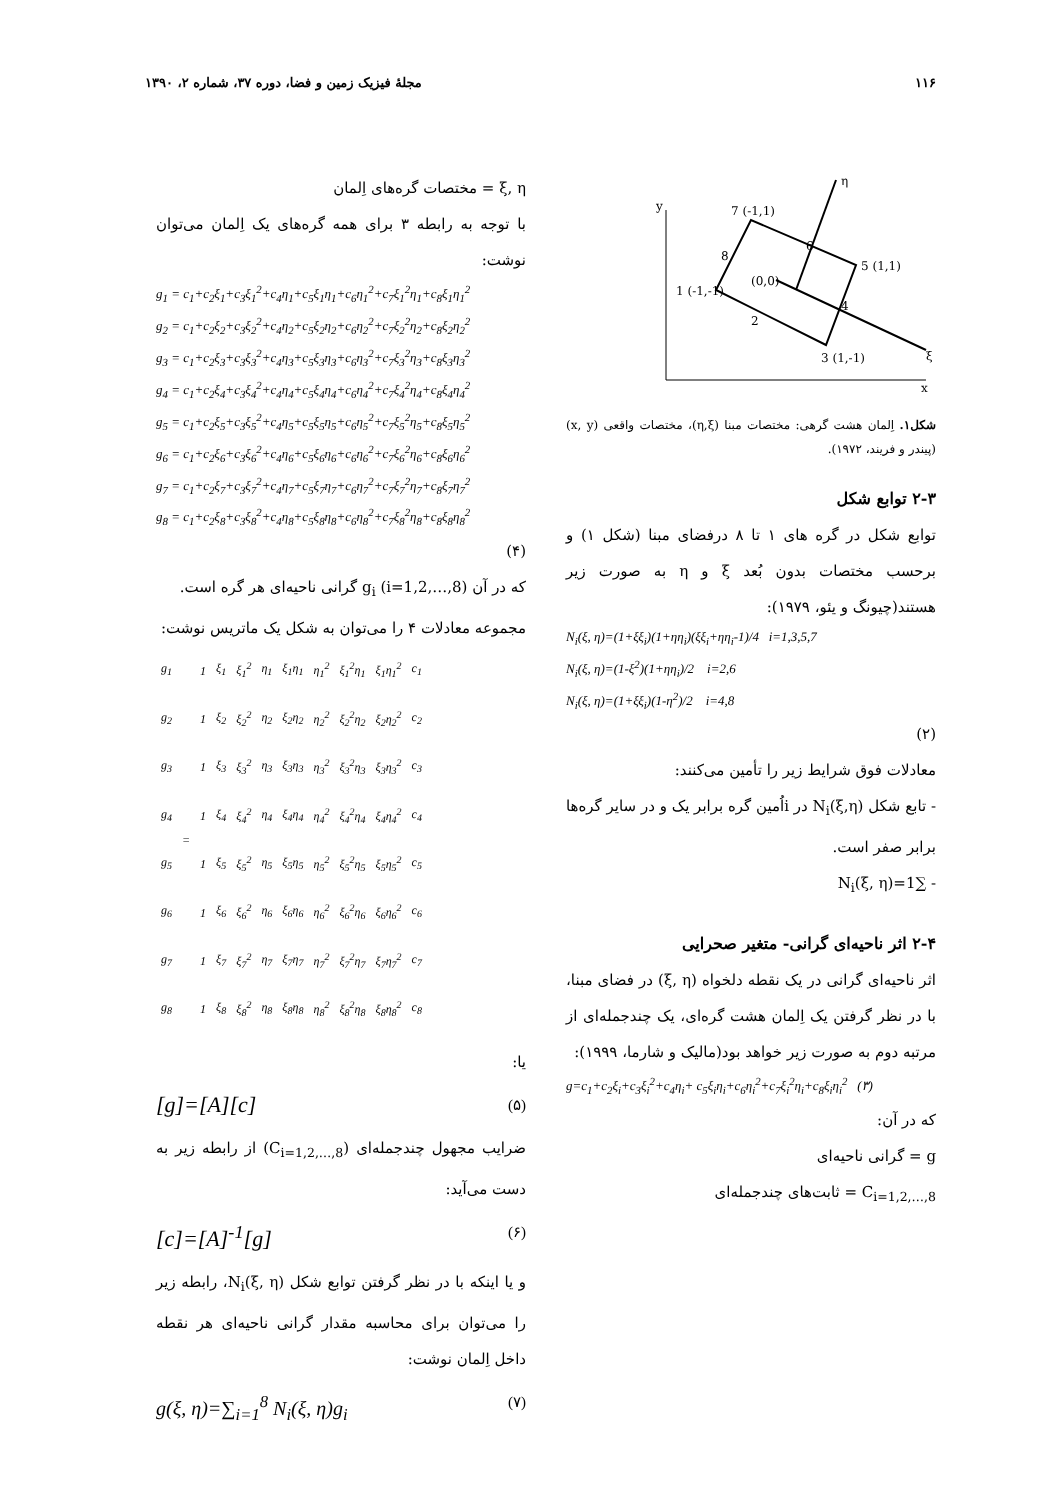۱۱۶ مجلهٔ فیزیک زمین و فضا، دوره ۳۷، شماره ۲، ۱۳۹۰
y
x
η
ξ
7 (-1,1)
5 (1,1)
1 (-1,-1)
3 (1,-1)
(0,0)
8
6
4
2
شکل۱. اِلمان هشت گرهی: مختصات مبنا (η,ξ)، مختصات واقعی (x, y) (پیندر و فریند، ۱۹۷۲).
۲-۳ توابع شکل
توابع شکل در گره های ۱ تا ۸ درفضای مبنا (شکل ۱) و برحسب مختصات بدون بُعد ξ و η به صورت زیر هستند(چیونگ و یئو، ۱۹۷۹):
N<sub>i</sub>(ξ, η)=(1+ξξ<sub>i</sub>)(1+ηη<sub>i</sub>)(ξξ<sub>i</sub>+ηη<sub>i</sub>-1)/4 i=1,3,5,7
N<sub>i</sub>(ξ, η)=(1-ξ<sup>2</sup>)(1+ηη<sub>i</sub>)/2 i=2,6
N<sub>i</sub>(ξ, η)=(1+ξξ<sub>i</sub>)(1-η<sup>2</sup>)/2 i=4,8
(۲)
معادلات فوق شرایط زیر را تأمین می‌کنند:
- تابع شکل N<sub>i</sub>(ξ,η) در iاُمین گره برابر یک و در سایر گره‌ها برابر صفر است.
- ∑N<sub>i</sub>(ξ, η)=1
۲-۴ اثر ناحیه‌ای گرانی- متغیر صحرایی
اثر ناحیه‌ای گرانی در یک نقطه دلخواه (ξ, η) در فضای مبنا، با در نظر گرفتن یک اِلمان هشت گره‌ای، یک چندجمله‌ای از مرتبه دوم به صورت زیر خواهد بود(مالیک و شارما، ۱۹۹۹):
g=c<sub>1</sub>+c<sub>2</sub>ξ<sub>i</sub>+c<sub>3</sub>ξ<sub>i</sub><sup>2</sup>+c<sub>4</sub>η<sub>i</sub>+ c<sub>5</sub>ξ<sub>i</sub>η<sub>i</sub>+c<sub>6</sub>η<sub>i</sub><sup>2</sup>+c<sub>7</sub>ξ<sub>i</sub><sup>2</sup>η<sub>i</sub>+c<sub>8</sub>ξ<sub>i</sub>η<sub>i</sub><sup>2</sup> (۳)
که در آن:
g = گرانی ناحیه‌ای
C<sub>i=1,2,…,8</sub> = ثابت‌های چندجمله‌ای
ξ, η = مختصات گره‌های اِلمان
با توجه به رابطه ۳ برای همه گره‌های یک اِلمان می‌توان نوشت:
g<sub>1</sub> = c<sub>1</sub>+c<sub>2</sub>ξ<sub>1</sub>+c<sub>3</sub>ξ<sub>1</sub><sup>2</sup>+c<sub>4</sub>η<sub>1</sub>+c<sub>5</sub>ξ<sub>1</sub>η<sub>1</sub>+c<sub>6</sub>η<sub>1</sub><sup>2</sup>+c<sub>7</sub>ξ<sub>1</sub><sup>2</sup>η<sub>1</sub>+c<sub>8</sub>ξ<sub>1</sub>η<sub>1</sub><sup>2</sup>
g<sub>2</sub> = c<sub>1</sub>+c<sub>2</sub>ξ<sub>2</sub>+c<sub>3</sub>ξ<sub>2</sub><sup>2</sup>+c<sub>4</sub>η<sub>2</sub>+c<sub>5</sub>ξ<sub>2</sub>η<sub>2</sub>+c<sub>6</sub>η<sub>2</sub><sup>2</sup>+c<sub>7</sub>ξ<sub>2</sub><sup>2</sup>η<sub>2</sub>+c<sub>8</sub>ξ<sub>2</sub>η<sub>2</sub><sup>2</sup>
g<sub>3</sub> = c<sub>1</sub>+c<sub>2</sub>ξ<sub>3</sub>+c<sub>3</sub>ξ<sub>3</sub><sup>2</sup>+c<sub>4</sub>η<sub>3</sub>+c<sub>5</sub>ξ<sub>3</sub>η<sub>3</sub>+c<sub>6</sub>η<sub>3</sub><sup>2</sup>+c<sub>7</sub>ξ<sub>3</sub><sup>2</sup>η<sub>3</sub>+c<sub>8</sub>ξ<sub>3</sub>η<sub>3</sub><sup>2</sup>
g<sub>4</sub> = c<sub>1</sub>+c<sub>2</sub>ξ<sub>4</sub>+c<sub>3</sub>ξ<sub>4</sub><sup>2</sup>+c<sub>4</sub>η<sub>4</sub>+c<sub>5</sub>ξ<sub>4</sub>η<sub>4</sub>+c<sub>6</sub>η<sub>4</sub><sup>2</sup>+c<sub>7</sub>ξ<sub>4</sub><sup>2</sup>η<sub>4</sub>+c<sub>8</sub>ξ<sub>4</sub>η<sub>4</sub><sup>2</sup>
g<sub>5</sub> = c<sub>1</sub>+c<sub>2</sub>ξ<sub>5</sub>+c<sub>3</sub>ξ<sub>5</sub><sup>2</sup>+c<sub>4</sub>η<sub>5</sub>+c<sub>5</sub>ξ<sub>5</sub>η<sub>5</sub>+c<sub>6</sub>η<sub>5</sub><sup>2</sup>+c<sub>7</sub>ξ<sub>5</sub><sup>2</sup>η<sub>5</sub>+c<sub>8</sub>ξ<sub>5</sub>η<sub>5</sub><sup>2</sup>
g<sub>6</sub> = c<sub>1</sub>+c<sub>2</sub>ξ<sub>6</sub>+c<sub>3</sub>ξ<sub>6</sub><sup>2</sup>+c<sub>4</sub>η<sub>6</sub>+c<sub>5</sub>ξ<sub>6</sub>η<sub>6</sub>+c<sub>6</sub>η<sub>6</sub><sup>2</sup>+c<sub>7</sub>ξ<sub>6</sub><sup>2</sup>η<sub>6</sub>+c<sub>8</sub>ξ<sub>6</sub>η<sub>6</sub><sup>2</sup>
g<sub>7</sub> = c<sub>1</sub>+c<sub>2</sub>ξ<sub>7</sub>+c<sub>3</sub>ξ<sub>7</sub><sup>2</sup>+c<sub>4</sub>η<sub>7</sub>+c<sub>5</sub>ξ<sub>7</sub>η<sub>7</sub>+c<sub>6</sub>η<sub>7</sub><sup>2</sup>+c<sub>7</sub>ξ<sub>7</sub><sup>2</sup>η<sub>7</sub>+c<sub>8</sub>ξ<sub>7</sub>η<sub>7</sub><sup>2</sup>
g<sub>8</sub> = c<sub>1</sub>+c<sub>2</sub>ξ<sub>8</sub>+c<sub>3</sub>ξ<sub>8</sub><sup>2</sup>+c<sub>4</sub>η<sub>8</sub>+c<sub>5</sub>ξ<sub>8</sub>η<sub>8</sub>+c<sub>6</sub>η<sub>8</sub><sup>2</sup>+c<sub>7</sub>ξ<sub>8</sub><sup>2</sup>η<sub>8</sub>+c<sub>8</sub>ξ<sub>8</sub>η<sub>8</sub><sup>2</sup>
(۴)
که در آن g<sub>i</sub> (i=1,2,…,8) گرانی ناحیه‌ای هر گره است.
مجموعه معادلات ۴ را می‌توان به شکل یک ماتریس نوشت:
| g<sub>1</sub> | = | 1 | ξ<sub>1</sub> | ξ<sub>1</sub><sup>2</sup> | η<sub>1</sub> | ξ<sub>1</sub>η<sub>1</sub> | η<sub>1</sub><sup>2</sup> | ξ<sub>1</sub><sup>2</sup>η<sub>1</sub> | ξ<sub>1</sub>η<sub>1</sub><sup>2</sup> | c<sub>1</sub> |
| g<sub>2</sub> | | 1 | ξ<sub>2</sub> | ξ<sub>2</sub><sup>2</sup> | η<sub>2</sub> | ξ<sub>2</sub>η<sub>2</sub> | η<sub>2</sub><sup>2</sup> | ξ<sub>2</sub><sup>2</sup>η<sub>2</sub> | ξ<sub>2</sub>η<sub>2</sub><sup>2</sup> | c<sub>2</sub> |
| g<sub>3</sub> | | 1 | ξ<sub>3</sub> | ξ<sub>3</sub><sup>2</sup> | η<sub>3</sub> | ξ<sub>3</sub>η<sub>3</sub> | η<sub>3</sub><sup>2</sup> | ξ<sub>3</sub><sup>2</sup>η<sub>3</sub> | ξ<sub>3</sub>η<sub>3</sub><sup>2</sup> | c<sub>3</sub> |
| g<sub>4</sub> | | 1 | ξ<sub>4</sub> | ξ<sub>4</sub><sup>2</sup> | η<sub>4</sub> | ξ<sub>4</sub>η<sub>4</sub> | η<sub>4</sub><sup>2</sup> | ξ<sub>4</sub><sup>2</sup>η<sub>4</sub> | ξ<sub>4</sub>η<sub>4</sub><sup>2</sup> | c<sub>4</sub> |
| g<sub>5</sub> | | 1 | ξ<sub>5</sub> | ξ<sub>5</sub><sup>2</sup> | η<sub>5</sub> | ξ<sub>5</sub>η<sub>5</sub> | η<sub>5</sub><sup>2</sup> | ξ<sub>5</sub><sup>2</sup>η<sub>5</sub> | ξ<sub>5</sub>η<sub>5</sub><sup>2</sup> | c<sub>5</sub> |
| g<sub>6</sub> | | 1 | ξ<sub>6</sub> | ξ<sub>6</sub><sup>2</sup> | η<sub>6</sub> | ξ<sub>6</sub>η<sub>6</sub> | η<sub>6</sub><sup>2</sup> | ξ<sub>6</sub><sup>2</sup>η<sub>6</sub> | ξ<sub>6</sub>η<sub>6</sub><sup>2</sup> | c<sub>6</sub> |
| g<sub>7</sub> | | 1 | ξ<sub>7</sub> | ξ<sub>7</sub><sup>2</sup> | η<sub>7</sub> | ξ<sub>7</sub>η<sub>7</sub> | η<sub>7</sub><sup>2</sup> | ξ<sub>7</sub><sup>2</sup>η<sub>7</sub> | ξ<sub>7</sub>η<sub>7</sub><sup>2</sup> | c<sub>7</sub> |
| g<sub>8</sub> | | 1 | ξ<sub>8</sub> | ξ<sub>8</sub><sup>2</sup> | η<sub>8</sub> | ξ<sub>8</sub>η<sub>8</sub> | η<sub>8</sub><sup>2</sup> | ξ<sub>8</sub><sup>2</sup>η<sub>8</sub> | ξ<sub>8</sub>η<sub>8</sub><sup>2</sup> | c<sub>8</sub> |
یا:
[g]=[A][c] (۵)
ضرایب مجهول چندجمله‌ای (C<sub>i=1,2,…,8</sub>) از رابطه زیر به دست می‌آید:
[c]=[A]<sup>-1</sup>[g] (۶)
و یا اینکه با در نظر گرفتن توابع شکل N<sub>i</sub>(ξ, η)، رابطه زیر را می‌توان برای محاسبه مقدار گرانی ناحیه‌ای هر نقطه داخل اِلمان نوشت:
g(ξ, η)=∑<sub>i=1</sub><sup>8</sup> N<sub>i</sub>(ξ, η)g<sub>i</sub> (۷)